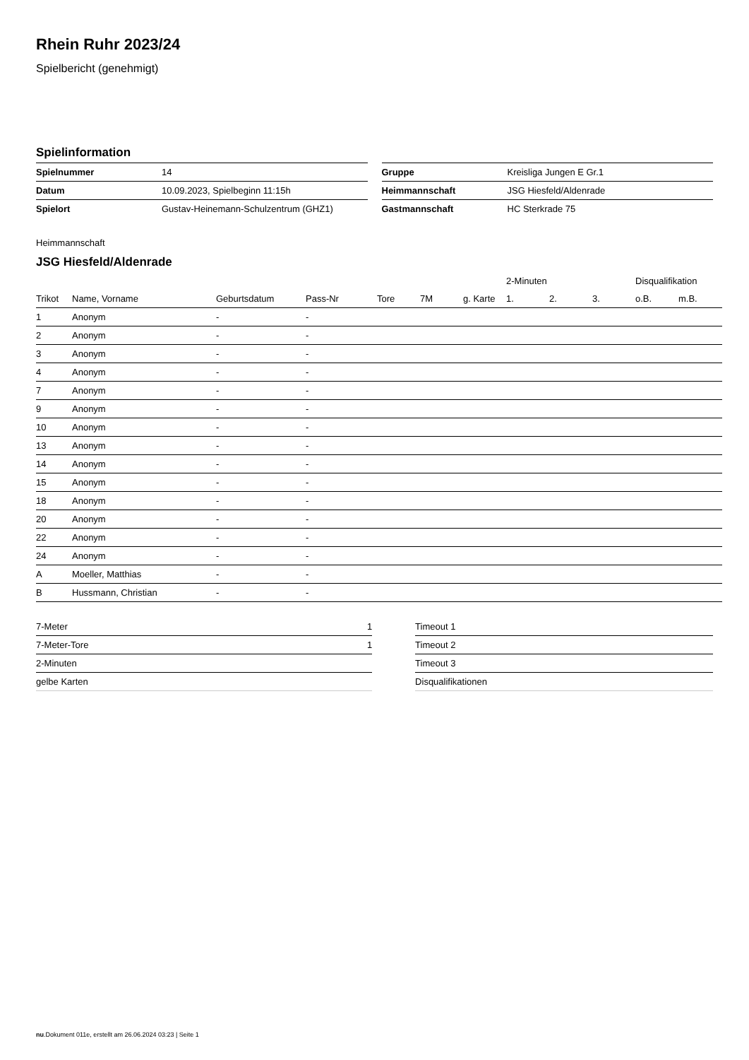Rhein Ruhr 2023/24
Spielbericht (genehmigt)
Spielinformation
| Spielnummer | 14 |
| Datum | 10.09.2023, Spielbeginn 11:15h |
| Spielort | Gustav-Heinemann-Schulzentrum (GHZ1) |
| Gruppe | Kreisliga Jungen E Gr.1 |
| Heimmannschaft | JSG Hiesfeld/Aldenrade |
| Gastmannschaft | HC Sterkrade 75 |
Heimmannschaft
JSG Hiesfeld/Aldenrade
| | | | | | | | 2-Minuten | | | Disqualifikation | |
| --- | --- | --- | --- | --- | --- | --- | --- | --- | --- | --- | --- |
| Trikot | Name, Vorname | Geburtsdatum | Pass-Nr | Tore | 7M | g. Karte | 1. | 2. | 3. | o.B. | m.B. |
| 1 | Anonym | - | - | | | | | | | | |
| 2 | Anonym | - | - | | | | | | | | |
| 3 | Anonym | - | - | | | | | | | | |
| 4 | Anonym | - | - | | | | | | | | |
| 7 | Anonym | - | - | | | | | | | | |
| 9 | Anonym | - | - | | | | | | | | |
| 10 | Anonym | - | - | | | | | | | | |
| 13 | Anonym | - | - | | | | | | | | |
| 14 | Anonym | - | - | | | | | | | | |
| 15 | Anonym | - | - | | | | | | | | |
| 18 | Anonym | - | - | | | | | | | | |
| 20 | Anonym | - | - | | | | | | | | |
| 22 | Anonym | - | - | | | | | | | | |
| 24 | Anonym | - | - | | | | | | | | |
| A | Moeller, Matthias | - | - | | | | | | | | |
| B | Hussmann, Christian | - | - | | | | | | | | |
| 7-Meter | 1 |
| 7-Meter-Tore | 1 |
| 2-Minuten | |
| gelbe Karten | |
| Timeout 1 |
| Timeout 2 |
| Timeout 3 |
| Disqualifikationen |
nu.Dokument 011e, erstellt am 26.06.2024 03:23 | Seite 1